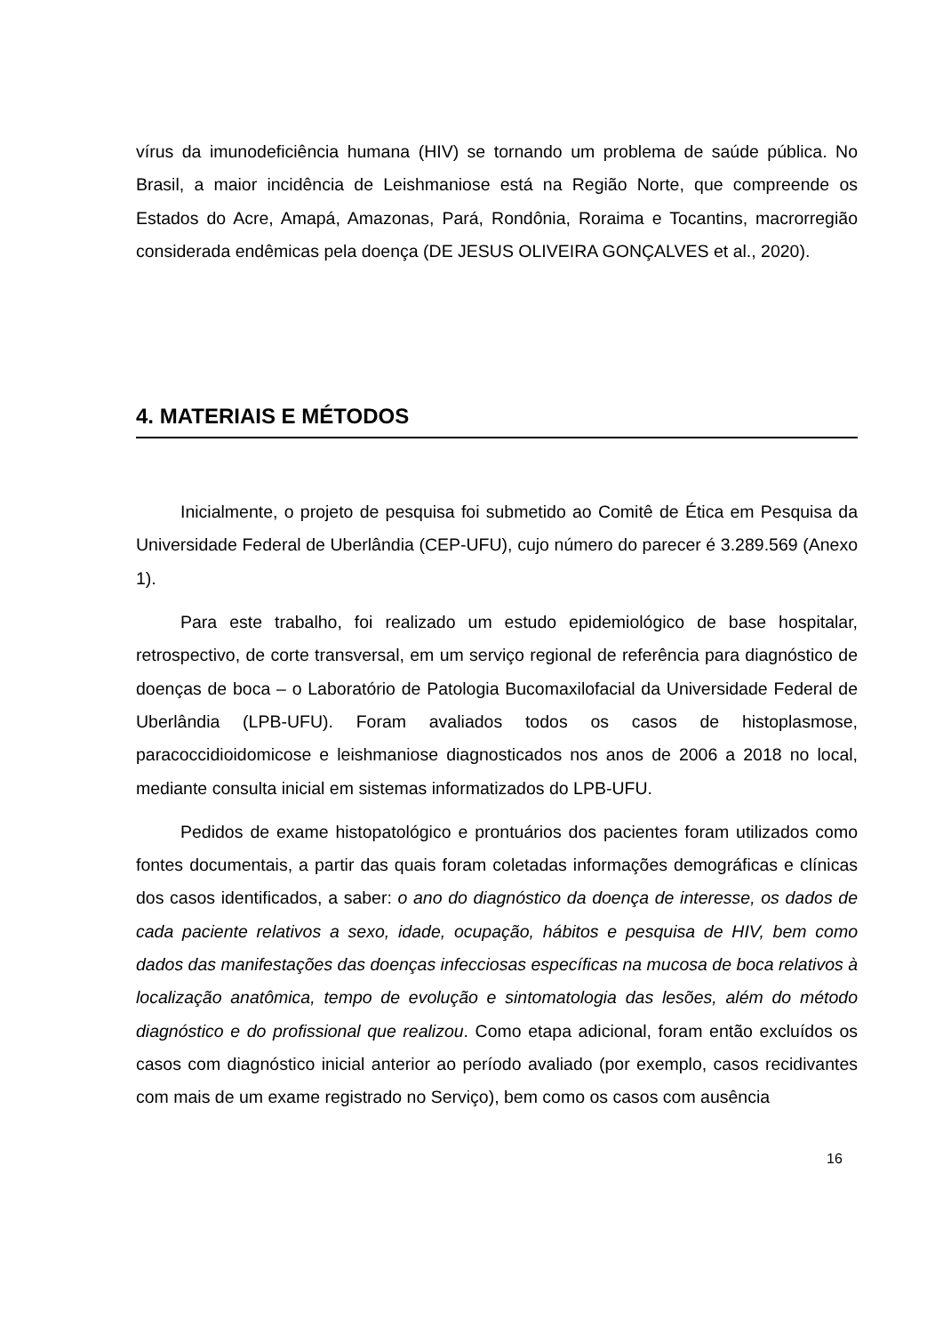vírus da imunodeficiência humana (HIV) se tornando um problema de saúde pública. No Brasil, a maior incidência de Leishmaniose está na Região Norte, que compreende os Estados do Acre, Amapá, Amazonas, Pará, Rondônia, Roraima e Tocantins, macrorregião considerada endêmicas pela doença (DE JESUS OLIVEIRA GONÇALVES et al., 2020).
4. MATERIAIS E MÉTODOS
Inicialmente, o projeto de pesquisa foi submetido ao Comitê de Ética em Pesquisa da Universidade Federal de Uberlândia (CEP-UFU), cujo número do parecer é 3.289.569 (Anexo 1).
Para este trabalho, foi realizado um estudo epidemiológico de base hospitalar, retrospectivo, de corte transversal, em um serviço regional de referência para diagnóstico de doenças de boca – o Laboratório de Patologia Bucomaxilofacial da Universidade Federal de Uberlândia (LPB-UFU). Foram avaliados todos os casos de histoplasmose, paracoccidioidomicose e leishmaniose diagnosticados nos anos de 2006 a 2018 no local, mediante consulta inicial em sistemas informatizados do LPB-UFU.
Pedidos de exame histopatológico e prontuários dos pacientes foram utilizados como fontes documentais, a partir das quais foram coletadas informações demográficas e clínicas dos casos identificados, a saber: o ano do diagnóstico da doença de interesse, os dados de cada paciente relativos a sexo, idade, ocupação, hábitos e pesquisa de HIV, bem como dados das manifestações das doenças infecciosas específicas na mucosa de boca relativos à localização anatômica, tempo de evolução e sintomatologia das lesões, além do método diagnóstico e do profissional que realizou. Como etapa adicional, foram então excluídos os casos com diagnóstico inicial anterior ao período avaliado (por exemplo, casos recidivantes com mais de um exame registrado no Serviço), bem como os casos com ausência
16